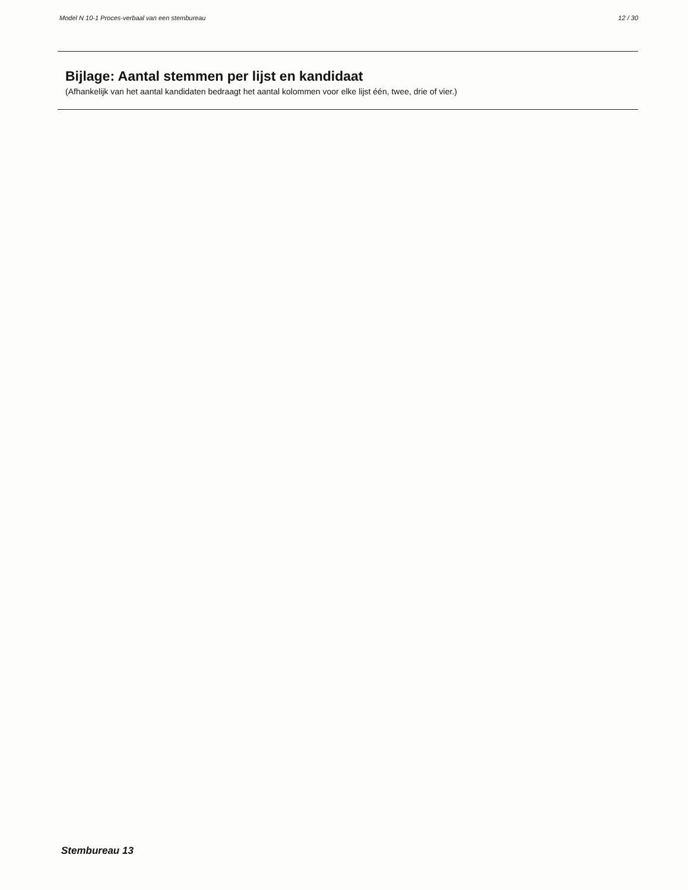Model N 10-1 Proces-verbaal van een stembureau 12 / 30
Bijlage: Aantal stemmen per lijst en kandidaat
(Afhankelijk van het aantal kandidaten bedraagt het aantal kolommen voor elke lijst één, twee, drie of vier.)
Stembureau 13